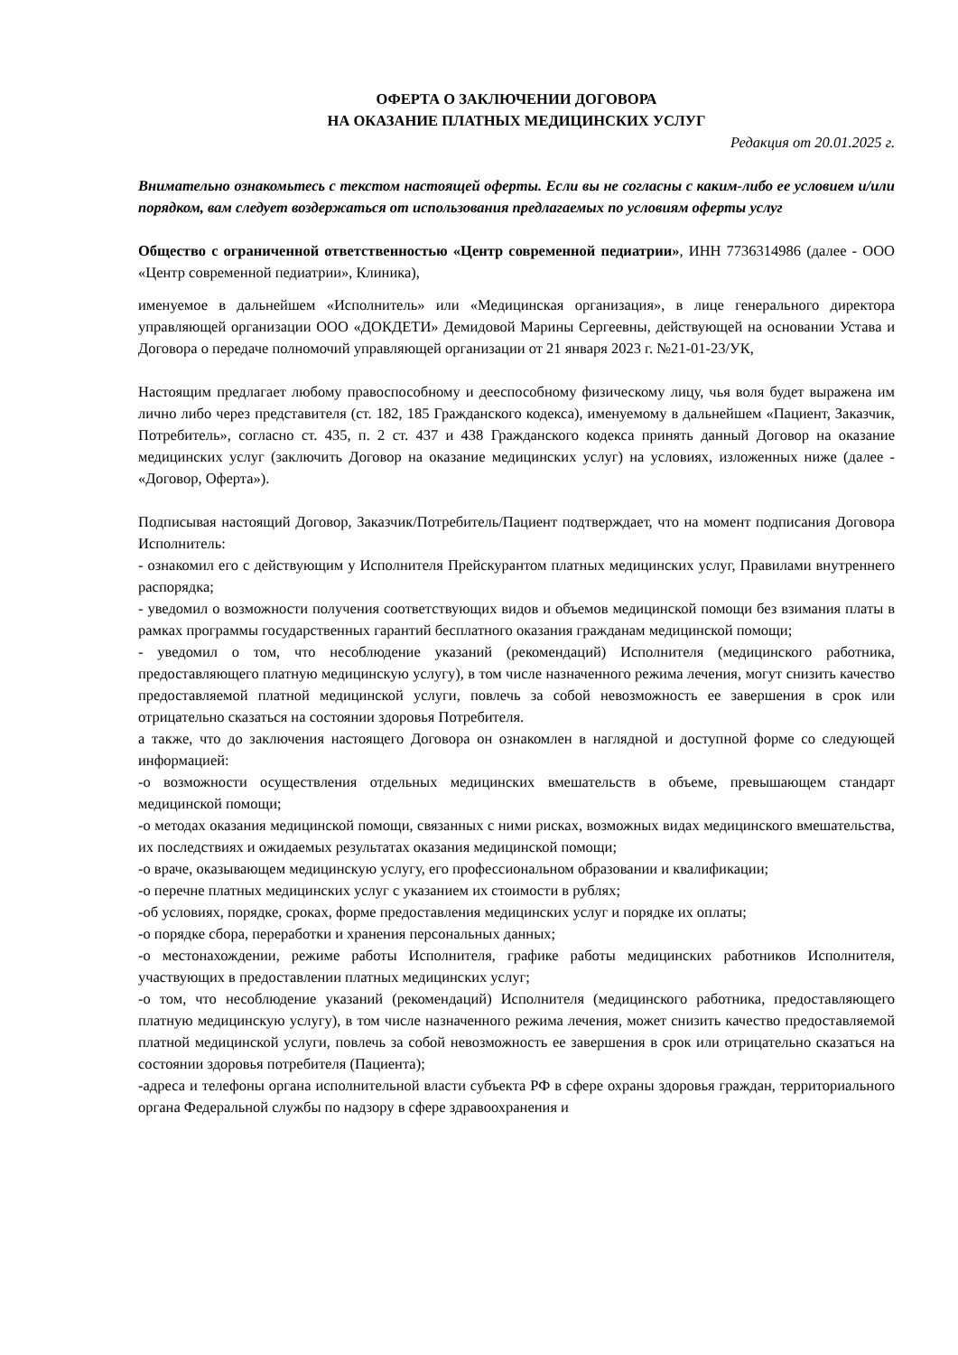ОФЕРТА О ЗАКЛЮЧЕНИИ ДОГОВОРА
НА ОКАЗАНИЕ ПЛАТНЫХ МЕДИЦИНСКИХ УСЛУГ
Редакция от 20.01.2025 г.
Внимательно ознакомьтесь с текстом настоящей оферты. Если вы не согласны с каким-либо ее условием и/или порядком, вам следует воздержаться от использования предлагаемых по условиям оферты услуг
Общество с ограниченной ответственностью «Центр современной педиатрии», ИНН 7736314986 (далее - ООО «Центр современной педиатрии», Клиника),
именуемое в дальнейшем «Исполнитель» или «Медицинская организация», в лице генерального директора управляющей организации ООО «ДОКДЕТИ» Демидовой Марины Сергеевны, действующей на основании Устава и Договора о передаче полномочий управляющей организации от 21 января 2023 г. №21-01-23/УК,
Настоящим предлагает любому правоспособному и дееспособному физическому лицу, чья воля будет выражена им лично либо через представителя (ст. 182, 185 Гражданского кодекса), именуемому в дальнейшем «Пациент, Заказчик, Потребитель», согласно ст. 435, п. 2 ст. 437 и 438 Гражданского кодекса принять данный Договор на оказание медицинских услуг (заключить Договор на оказание медицинских услуг) на условиях, изложенных ниже (далее - «Договор, Оферта»).
Подписывая настоящий Договор, Заказчик/Потребитель/Пациент подтверждает, что на момент подписания Договора Исполнитель:
- ознакомил его с действующим у Исполнителя Прейскурантом платных медицинских услуг, Правилами внутреннего распорядка;
- уведомил о возможности получения соответствующих видов и объемов медицинской помощи без взимания платы в рамках программы государственных гарантий бесплатного оказания гражданам медицинской помощи;
- уведомил о том, что несоблюдение указаний (рекомендаций) Исполнителя (медицинского работника, предоставляющего платную медицинскую услугу), в том числе назначенного режима лечения, могут снизить качество предоставляемой платной медицинской услуги, повлечь за собой невозможность ее завершения в срок или отрицательно сказаться на состоянии здоровья Потребителя.
а также, что до заключения настоящего Договора он ознакомлен в наглядной и доступной форме со следующей информацией:
-о возможности осуществления отдельных медицинских вмешательств в объеме, превышающем стандарт медицинской помощи;
-о методах оказания медицинской помощи, связанных с ними рисках, возможных видах медицинского вмешательства, их последствиях и ожидаемых результатах оказания медицинской помощи;
-о враче, оказывающем медицинскую услугу, его профессиональном образовании и квалификации;
-о перечне платных медицинских услуг с указанием их стоимости в рублях;
-об условиях, порядке, сроках, форме предоставления медицинских услуг и порядке их оплаты;
-о порядке сбора, переработки и хранения персональных данных;
-о местонахождении, режиме работы Исполнителя, графике работы медицинских работников Исполнителя, участвующих в предоставлении платных медицинских услуг;
-о том, что несоблюдение указаний (рекомендаций) Исполнителя (медицинского работника, предоставляющего платную медицинскую услугу), в том числе назначенного режима лечения, может снизить качество предоставляемой платной медицинской услуги, повлечь за собой невозможность ее завершения в срок или отрицательно сказаться на состоянии здоровья потребителя (Пациента);
-адреса и телефоны органа исполнительной власти субъекта РФ в сфере охраны здоровья граждан, территориального органа Федеральной службы по надзору в сфере здравоохранения и